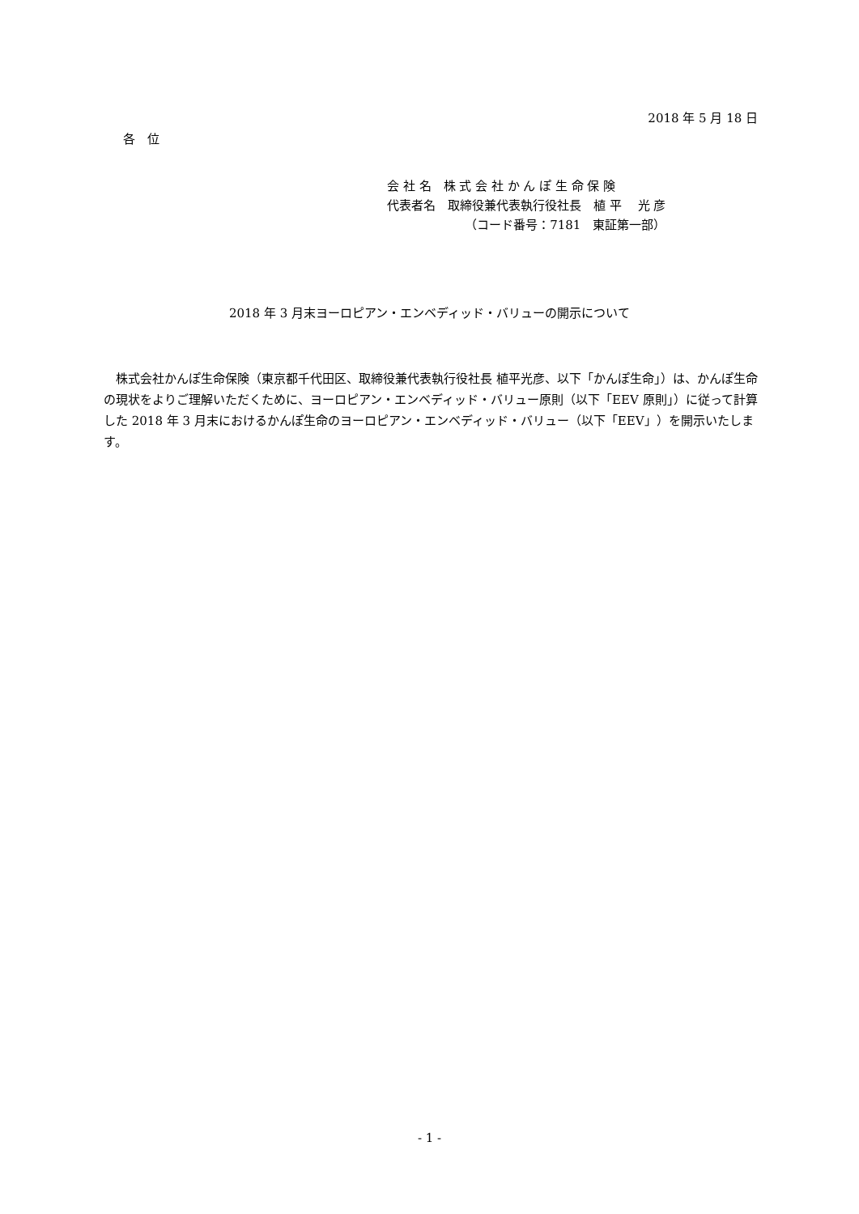2018 年 5 月 18 日
各　位
会 社 名　株 式 会 社 か ん ぽ 生 命 保 険
代表者名　取締役兼代表執行役社長　植 平　 光 彦
（コード番号：7181　東証第一部）
2018 年 3 月末ヨーロピアン・エンベディッド・バリューの開示について
　株式会社かんぽ生命保険（東京都千代田区、取締役兼代表執行役社長 植平光彦、以下「かんぽ生命」）は、かんぽ生命の現状をよりご理解いただくために、ヨーロピアン・エンベディッド・バリュー原則（以下「EEV 原則」）に従って計算した 2018 年 3 月末におけるかんぽ生命のヨーロピアン・エンベディッド・バリュー（以下「EEV」）を開示いたします。
- 1 -